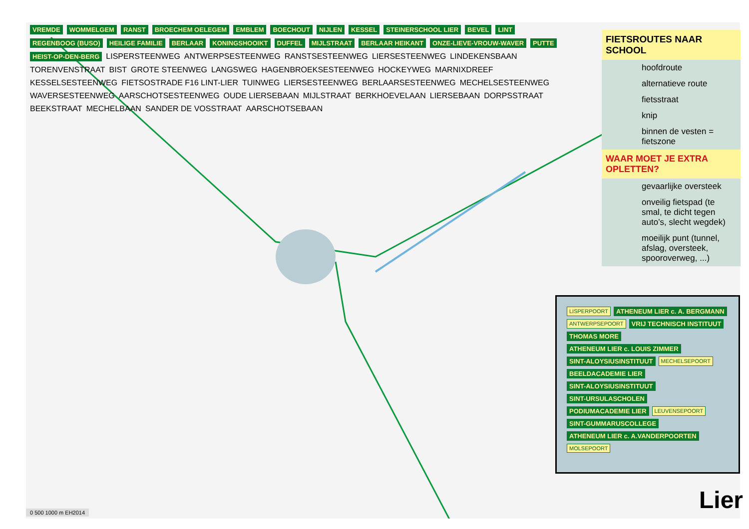VREMDE WOMMELGEM RANST BROECHEM OELEGEM EMBLEM BOECHOUT NIJLEN KESSEL STEINERSCHOOL LIER BEVEL LINT REGENBOOG (BUSO) HEILIGE FAMILIE BERLAAR KONINGSHOOIKT DUFFEL MIJLSTRAAT BERLAAR HEIKANT ONZE-LIEVE-VROUW-WAVER PUTTE HEIST-OP-DEN-BERG LISPERSTEENWEG ANTWERPSESTEENWEG RANSTSESTEENWEG LIERSESTEENWEG LINDEKENSBAAN TORENVENSTRAAT BIST GROTE STEENWEG LANGSWEG HAGENBROEKSESTEENWEG HOCKEYWEG MARNIXDREEF KESSELSESTEENWEG FIETSOSTRADE F16 LINT-LIER TUINWEG LIERSESTEENWEG BERLAARSESTEENWEG MECHELSESTEENWEG WAVERSESTEENWEG AARSCHOTSESTEENWEG OUDE LIERSEBAAN MIJLSTRAAT BERKHOEVELAAN LIERSEBAAN DORPSSTRAAT BEEKSTRAAT MECHELBAAN SANDER DE VOSSTRAAT AARSCHOTSEBAAN
FIETSROUTES NAAR SCHOOL
hoofdroute
alternatieve route
fietsstraat
knip
binnen de vesten = fietszone
WAAR MOET JE EXTRA OPLETTEN?
gevaarlijke oversteek
onveilig fietspad (te smal, te dicht tegen auto’s, slecht wegdek)
moeilijk punt (tunnel, afslag, oversteek, spooroverweg, ...)
LISPERPOORT ATHENEUM LIER c. A. BERGMANN ANTWERPSEPOORT VRIJ TECHNISCH INSTITUUT THOMAS MORE ATHENEUM LIER c. LOUIS ZIMMER SINT-ALOYSIUSINSTITUUT MECHELSEPOORT BEELDACADEMIE LIER SINT-ALOYSIUSINSTITUUT SINT-URSULASCHOLEN PODIUMACADEMIE LIER LEUVENSEPOORT SINT-GUMMARUSCOLLEGE ATHENEUM LIER c. A.VANDERPOORTEN MOLSEPOORT
0 500 1000 m EH2014 Lier